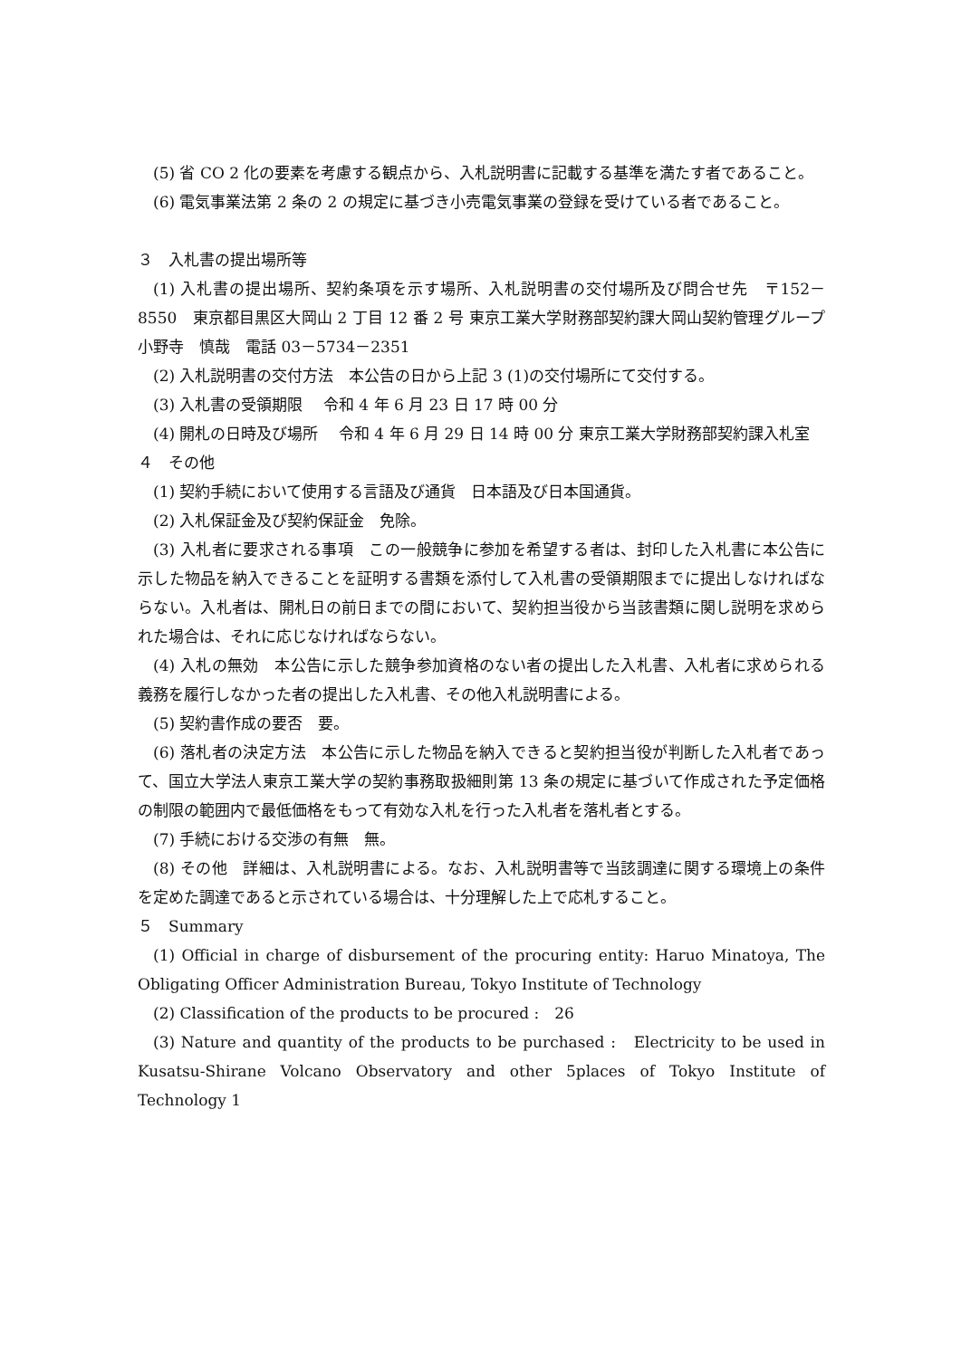(5) 省 CO 2 化の要素を考慮する観点から、入札説明書に記載する基準を満たす者であること。
(6) 電気事業法第 2 条の 2 の規定に基づき小売電気事業の登録を受けている者であること。
３　入札書の提出場所等
(1) 入札書の提出場所、契約条項を示す場所、入札説明書の交付場所及び問合せ先　〒152－8550　東京都目黒区大岡山 2 丁目 12 番 2 号 東京工業大学財務部契約課大岡山契約管理グループ　小野寺　慎哉　電話 03－5734－2351
(2) 入札説明書の交付方法　本公告の日から上記 3 (1)の交付場所にて交付する。
(3) 入札書の受領期限　 令和 4 年 6 月 23 日 17 時 00 分
(4) 開札の日時及び場所　 令和 4 年 6 月 29 日 14 時 00 分 東京工業大学財務部契約課入札室
４　その他
(1) 契約手続において使用する言語及び通貨　日本語及び日本国通貨。
(2) 入札保証金及び契約保証金　免除。
(3) 入札者に要求される事項　この一般競争に参加を希望する者は、封印した入札書に本公告に示した物品を納入できることを証明する書類を添付して入札書の受領期限までに提出しなければならない。入札者は、開札日の前日までの間において、契約担当役から当該書類に関し説明を求められた場合は、それに応じなければならない。
(4) 入札の無効　本公告に示した競争参加資格のない者の提出した入札書、入札者に求められる義務を履行しなかった者の提出した入札書、その他入札説明書による。
(5) 契約書作成の要否　要。
(6) 落札者の決定方法　本公告に示した物品を納入できると契約担当役が判断した入札者であって、国立大学法人東京工業大学の契約事務取扱細則第 13 条の規定に基づいて作成された予定価格の制限の範囲内で最低価格をもって有効な入札を行った入札者を落札者とする。
(7) 手続における交渉の有無　無。
(8) その他　詳細は、入札説明書による。なお、入札説明書等で当該調達に関する環境上の条件を定めた調達であると示されている場合は、十分理解した上で応札すること。
５　Summary
(1) Official in charge of disbursement of the procuring entity: Haruo Minatoya, The Obligating Officer Administration Bureau, Tokyo Institute of Technology
(2) Classification of the products to be procured :　26
(3) Nature and quantity of the products to be purchased :　Electricity to be used in Kusatsu-Shirane Volcano Observatory and other 5places of Tokyo Institute of Technology 1